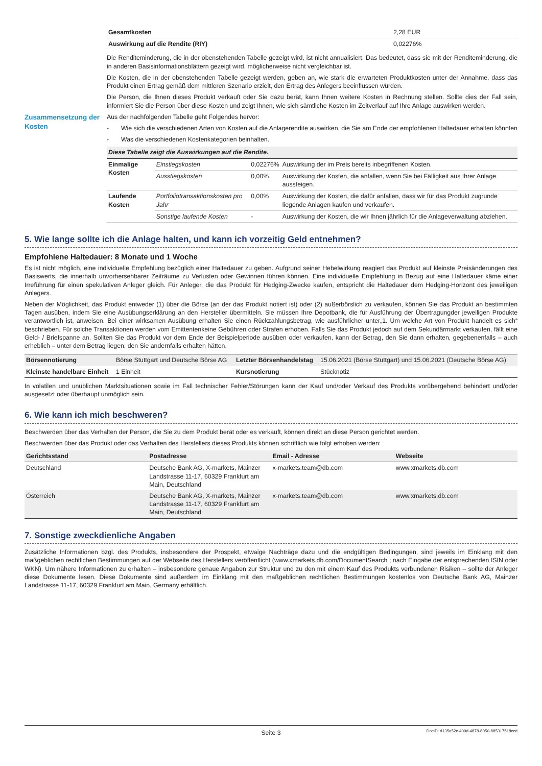| Gesamtkosten | 2,28 EUR |
| Auswirkung auf die Rendite (RIY) | 0,02276% |
Die Renditeminderung, die in der obenstehenden Tabelle gezeigt wird, ist nicht annualisiert. Das bedeutet, dass sie mit der Renditeminderung, die in anderen Basisinformationsblättern gezeigt wird, möglicherweise nicht vergleichbar ist.
Die Kosten, die in der obenstehenden Tabelle gezeigt werden, geben an, wie stark die erwarteten Produktkosten unter der Annahme, dass das Produkt einen Ertrag gemäß dem mittleren Szenario erzielt, den Ertrag des Anlegers beeinflussen würden.
Die Person, die Ihnen dieses Produkt verkauft oder Sie dazu berät, kann Ihnen weitere Kosten in Rechnung stellen. Sollte dies der Fall sein, informiert Sie die Person über diese Kosten und zeigt Ihnen, wie sich sämtliche Kosten im Zeitverlauf auf Ihre Anlage auswirken werden.
Zusammensetzung der Kosten
Aus der nachfolgenden Tabelle geht Folgendes hervor:
- Wie sich die verschiedenen Arten von Kosten auf die Anlagerendite auswirken, die Sie am Ende der empfohlenen Haltedauer erhalten könnten
- Was die verschiedenen Kostenkategorien beinhalten.
| Diese Tabelle zeigt die Auswirkungen auf die Rendite. | | | |
| --- | --- | --- | --- |
| Einmalige Kosten | Einstiegskosten | 0,02276% | Auswirkung der im Preis bereits inbegriffenen Kosten. |
| | Ausstiegskosten | 0,00% | Auswirkung der Kosten, die anfallen, wenn Sie bei Fälligkeit aus Ihrer Anlage aussteigen. |
| Laufende Kosten | Portfoliotransaktionskosten pro Jahr | 0,00% | Auswirkung der Kosten, die dafür anfallen, dass wir für das Produkt zugrunde liegende Anlagen kaufen und verkaufen. |
| | Sonstige laufende Kosten | - | Auswirkung der Kosten, die wir Ihnen jährlich für die Anlageverwaltung abziehen. |
5. Wie lange sollte ich die Anlage halten, und kann ich vorzeitig Geld entnehmen?
Empfohlene Haltedauer: 8 Monate und 1 Woche
Es ist nicht möglich, eine individuelle Empfehlung bezüglich einer Haltedauer zu geben. Aufgrund seiner Hebelwirkung reagiert das Produkt auf kleinste Preisänderungen des Basiswerts, die innerhalb unvorhersehbarer Zeiträume zu Verlusten oder Gewinnen führen können. Eine individuelle Empfehlung in Bezug auf eine Haltedauer käme einer Irreführung für einen spekulativen Anleger gleich. Für Anleger, die das Produkt für Hedging-Zwecke kaufen, entspricht die Haltedauer dem Hedging-Horizont des jeweiligen Anlegers.
Neben der Möglichkeit, das Produkt entweder (1) über die Börse (an der das Produkt notiert ist) oder (2) außerbörslich zu verkaufen, können Sie das Produkt an bestimmten Tagen ausüben, indem Sie eine Ausübungserklärung an den Hersteller übermitteln. Sie müssen Ihre Depotbank, die für Ausführung der Übertragungder jeweiligen Produkte verantwortlich ist, anweisen. Bei einer wirksamen Ausübung erhalten Sie einen Rückzahlungsbetrag, wie ausführlicher unter„1. Um welche Art von Produkt handelt es sich“ beschrieben. Für solche Transaktionen werden vom Emittentenkeine Gebühren oder Strafen erhoben. Falls Sie das Produkt jedoch auf dem Sekundärmarkt verkaufen, fällt eine Geld- / Briefspanne an. Sollten Sie das Produkt vor dem Ende der Beispielperiode ausüben oder verkaufen, kann der Betrag, den Sie dann erhalten, gegebenenfalls – auch erheblich – unter dem Betrag liegen, den Sie andernfalls erhalten hätten.
| Börsennotierung | Börse Stuttgart und Deutsche Börse AG | Letzter Börsenhandelstag | 15.06.2021 (Börse Stuttgart) und 15.06.2021 (Deutsche Börse AG) |
| Kleinste handelbare Einheit | 1 Einheit | Kursnotierung | Stücknotiz |
In volatilen und unüblichen Marktsituationen sowie im Fall technischer Fehler/Störungen kann der Kauf und/oder Verkauf des Produkts vorübergehend behindert und/oder ausgesetzt oder überhaupt unmöglich sein.
6. Wie kann ich mich beschweren?
Beschwerden über das Verhalten der Person, die Sie zu dem Produkt berät oder es verkauft, können direkt an diese Person gerichtet werden.
Beschwerden über das Produkt oder das Verhalten des Herstellers dieses Produkts können schriftlich wie folgt erhoben werden:
| Gerichtsstand | Postadresse | Email - Adresse | Webseite |
| --- | --- | --- | --- |
| Deutschland | Deutsche Bank AG, X-markets, Mainzer Landstrasse 11-17, 60329 Frankfurt am Main, Deutschland | x-markets.team@db.com | www.xmarkets.db.com |
| Österreich | Deutsche Bank AG, X-markets, Mainzer Landstrasse 11-17, 60329 Frankfurt am Main, Deutschland | x-markets.team@db.com | www.xmarkets.db.com |
7. Sonstige zweckdienliche Angaben
Zusätzliche Informationen bzgl. des Produkts, insbesondere der Prospekt, etwaige Nachträge dazu und die endgültigen Bedingungen, sind jeweils im Einklang mit den maßgeblichen rechtlichen Bestimmungen auf der Webseite des Herstellers veröffentlicht (www.xmarkets.db.com/DocumentSearch ; nach Eingabe der entsprechenden ISIN oder WKN). Um nähere Informationen zu erhalten – insbesondere genaue Angaben zur Struktur und zu den mit einem Kauf des Produkts verbundenen Risiken – sollte der Anleger diese Dokumente lesen. Diese Dokumente sind außerdem im Einklang mit den maßgeblichen rechtlichen Bestimmungen kostenlos von Deutsche Bank AG, Mainzer Landstrasse 11-17, 60329 Frankfurt am Main, Germany erhältlich.
Seite 3 DocID: d135a52c-409d-4878-8050-885317518ccd